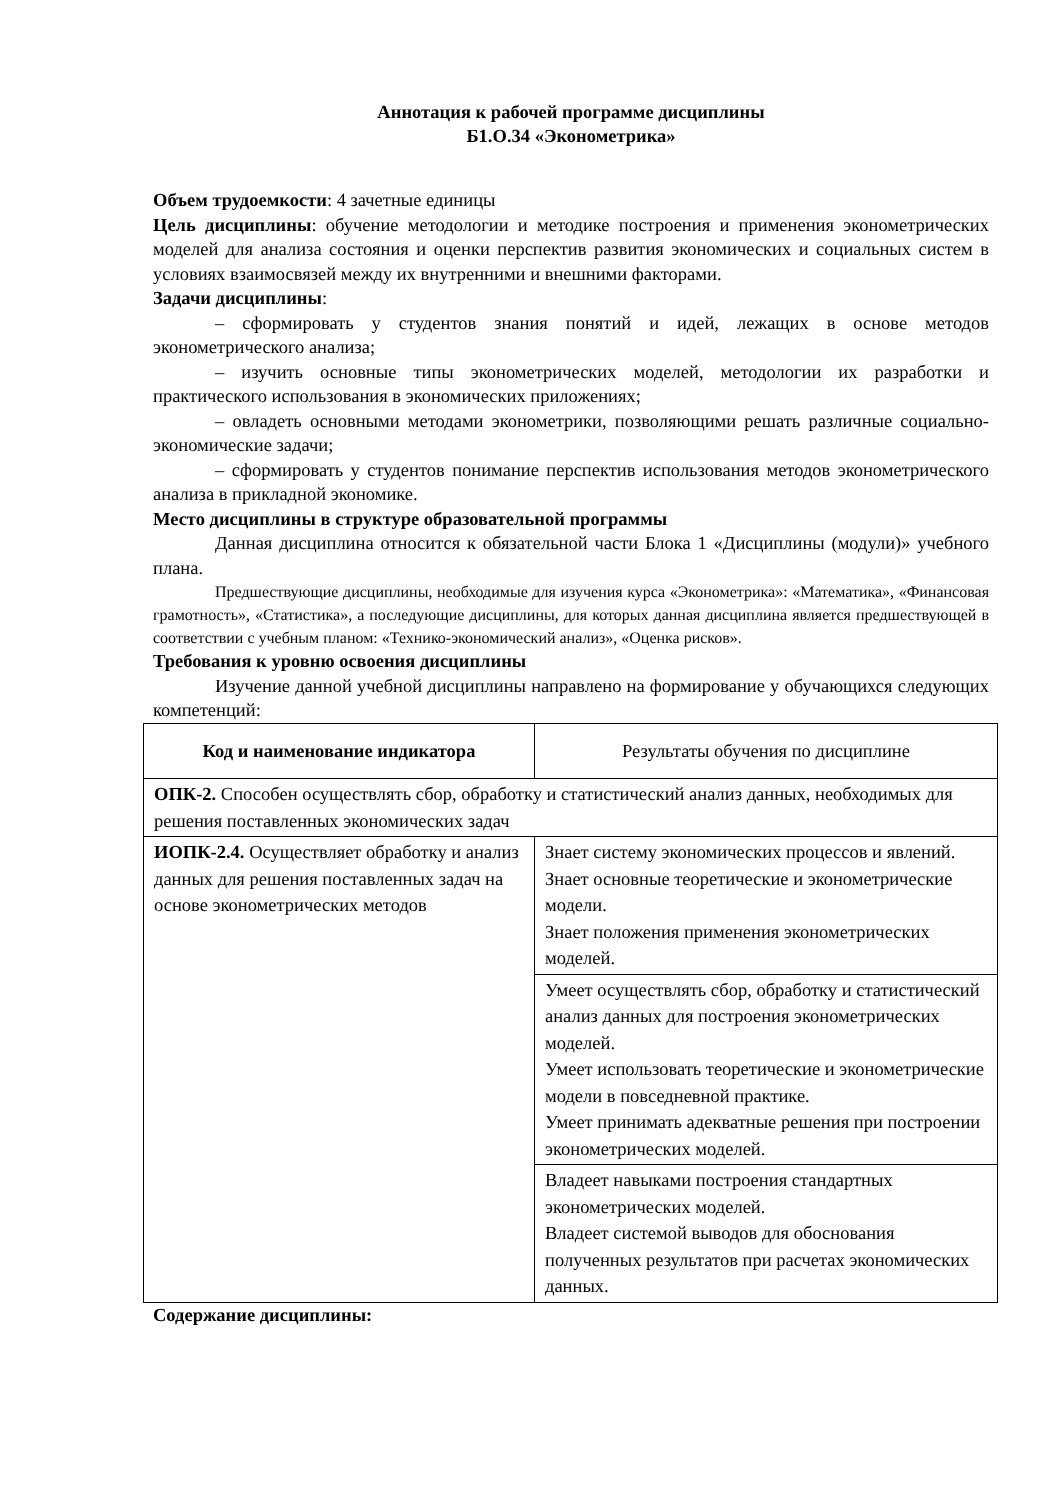Аннотация к рабочей программе дисциплины
Б1.О.34 «Эконометрика»
Объем трудоемкости: 4 зачетные единицы
Цель дисциплины: обучение методологии и методике построения и применения эконометрических моделей для анализа состояния и оценки перспектив развития экономических и социальных систем в условиях взаимосвязей между их внутренними и внешними факторами.
Задачи дисциплины:
– сформировать у студентов знания понятий и идей, лежащих в основе методов эконометрического анализа;
– изучить основные типы эконометрических моделей, методологии их разработки и практического использования в экономических приложениях;
– овладеть основными методами эконометрики, позволяющими решать различные социально-экономические задачи;
– сформировать у студентов понимание перспектив использования методов эконометрического анализа в прикладной экономике.
Место дисциплины в структуре образовательной программы
Данная дисциплина относится к обязательной части Блока 1 «Дисциплины (модули)» учебного плана.
Предшествующие дисциплины, необходимые для изучения курса «Эконометрика»: «Математика», «Финансовая грамотность», «Статистика», а последующие дисциплины, для которых данная дисциплина является предшествующей в соответствии с учебным планом: «Технико-экономический анализ», «Оценка рисков».
Требования к уровню освоения дисциплины
Изучение данной учебной дисциплины направлено на формирование у обучающихся следующих компетенций:
| Код и наименование индикатора | Результаты обучения по дисциплине |
| --- | --- |
| ОПК-2. Способен осуществлять сбор, обработку и статистический анализ данных, необходимых для решения поставленных экономических задач | |
| ИОПК-2.4. Осуществляет обработку и анализ данных для решения поставленных задач на основе эконометрических методов | Знает систему экономических процессов и явлений. Знает основные теоретические и эконометрические модели. Знает положения применения эконометрических моделей. |
| | Умеет осуществлять сбор, обработку и статистический анализ данных для построения эконометрических моделей. Умеет использовать теоретические и эконометрические модели в повседневной практике. Умеет принимать адекватные решения при построении эконометрических моделей. |
| | Владеет навыками построения стандартных эконометрических моделей. Владеет системой выводов для обоснования полученных результатов при расчетах экономических данных. |
Содержание дисциплины: